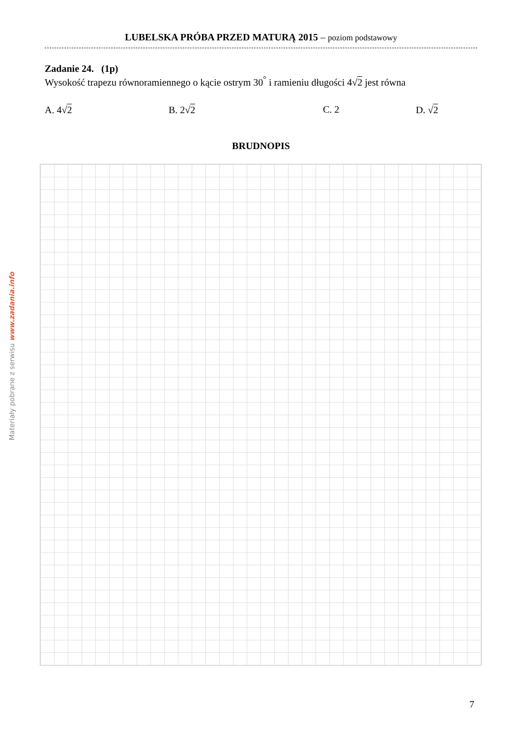LUBELSKA PRÓBA PRZED MATURĄ 2015 – poziom podstawowy
Zadanie 24. (1p)
Wysokość trapezu równoramiennego o kącie ostrym 30<sup>°</sup> i ramieniu długości 4√2 jest równa
A. 4√2 B. 2√2 C. 2 D. √2
BRUDNOPIS
Materiały pobrane z serwisu www.zadania.info
7